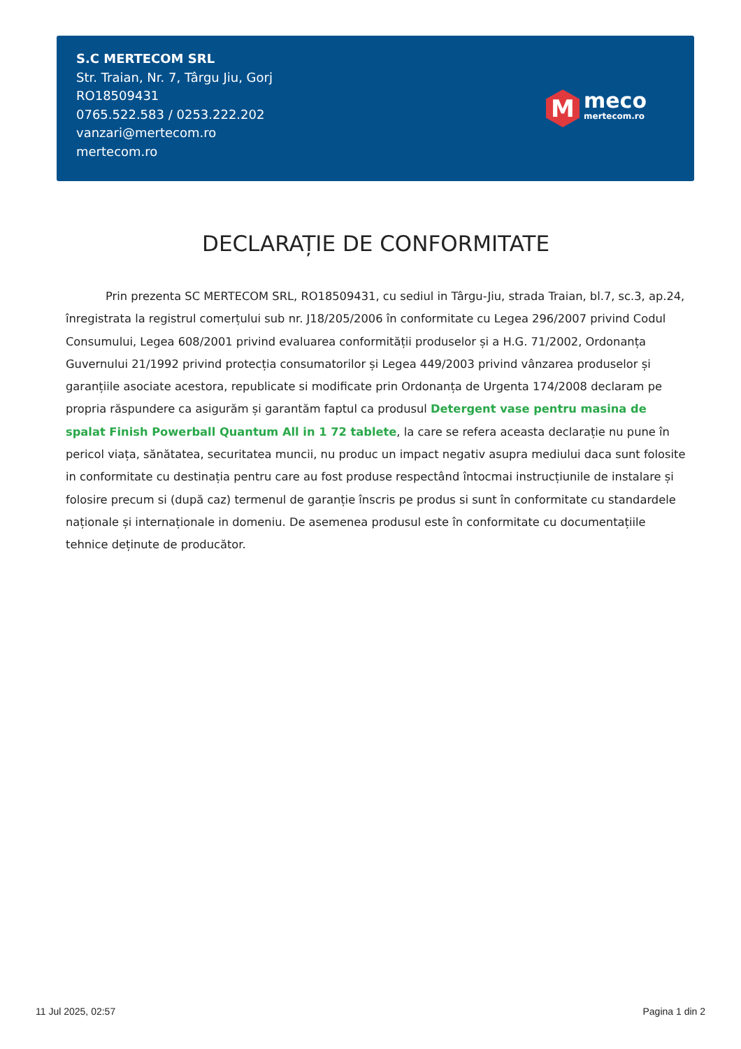S.C MERTECOM SRL
Str. Traian, Nr. 7, Târgu Jiu, Gorj
RO18509431
0765.522.583 / 0253.222.202
vanzari@mertecom.ro
mertecom.ro
M
meco
mertecom.ro
DECLARAȚIE DE CONFORMITATE
Prin prezenta SC MERTECOM SRL, RO18509431, cu sediul in Târgu-Jiu, strada Traian, bl.7, sc.3, ap.24, înregistrata la registrul comerțului sub nr. J18/205/2006 în conformitate cu Legea 296/2007 privind Codul Consumului, Legea 608/2001 privind evaluarea conformității produselor și a H.G. 71/2002, Ordonanța Guvernului 21/1992 privind protecția consumatorilor și Legea 449/2003 privind vânzarea produselor și garanțiile asociate acestora, republicate si modificate prin Ordonanța de Urgenta 174/2008 declaram pe propria răspundere ca asigurăm și garantăm faptul ca produsul Detergent vase pentru masina de spalat Finish Powerball Quantum All in 1 72 tablete, la care se refera aceasta declarație nu pune în pericol viața, sănătatea, securitatea muncii, nu produc un impact negativ asupra mediului daca sunt folosite in conformitate cu destinația pentru care au fost produse respectând întocmai instrucțiunile de instalare și folosire precum si (după caz) termenul de garanție înscris pe produs si sunt în conformitate cu standardele naționale și internaționale in domeniu. De asemenea produsul este în conformitate cu documentațiile tehnice deținute de producător.
11 Jul 2025, 02:57 Pagina 1 din 2